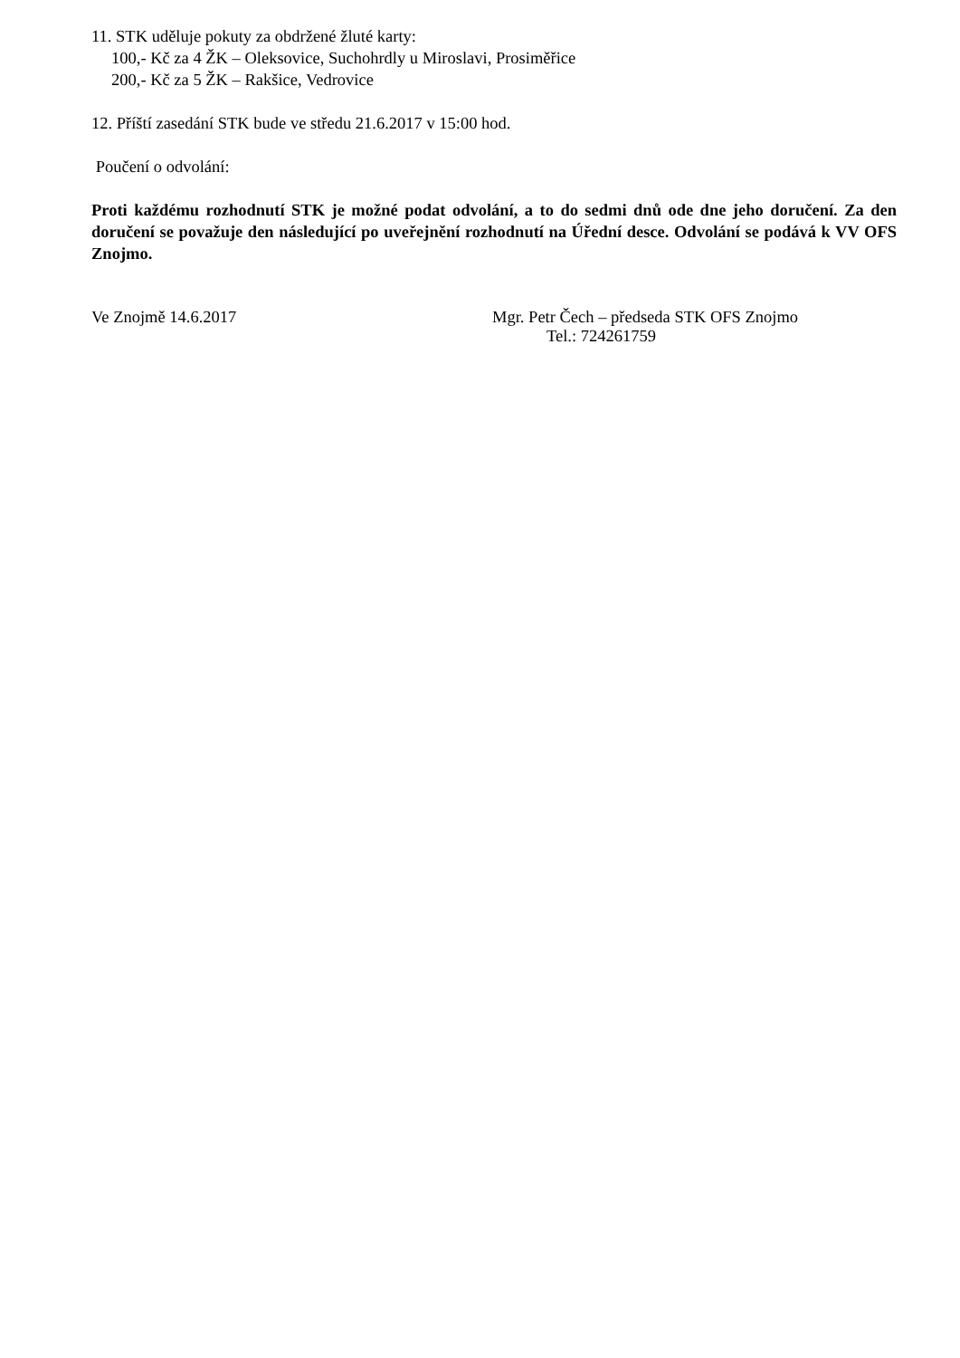11. STK uděluje pokuty za obdržené žluté karty:
100,- Kč za 4 ŽK – Oleksovice, Suchohrdly u Miroslavi, Prosiměřice
200,- Kč za 5 ŽK – Rakšice, Vedrovice
12. Příští zasedání STK bude ve středu 21.6.2017 v 15:00 hod.
Poučení o odvolání:
Proti každému rozhodnutí STK je možné podat odvolání, a to do sedmi dnů ode dne jeho doručení. Za den doručení se považuje den následující po uveřejnění rozhodnutí na Úřední desce. Odvolání se podává k VV OFS Znojmo.
Ve Znojmě 14.6.2017 Mgr. Petr Čech – předseda STK OFS Znojmo
Tel.: 724261759